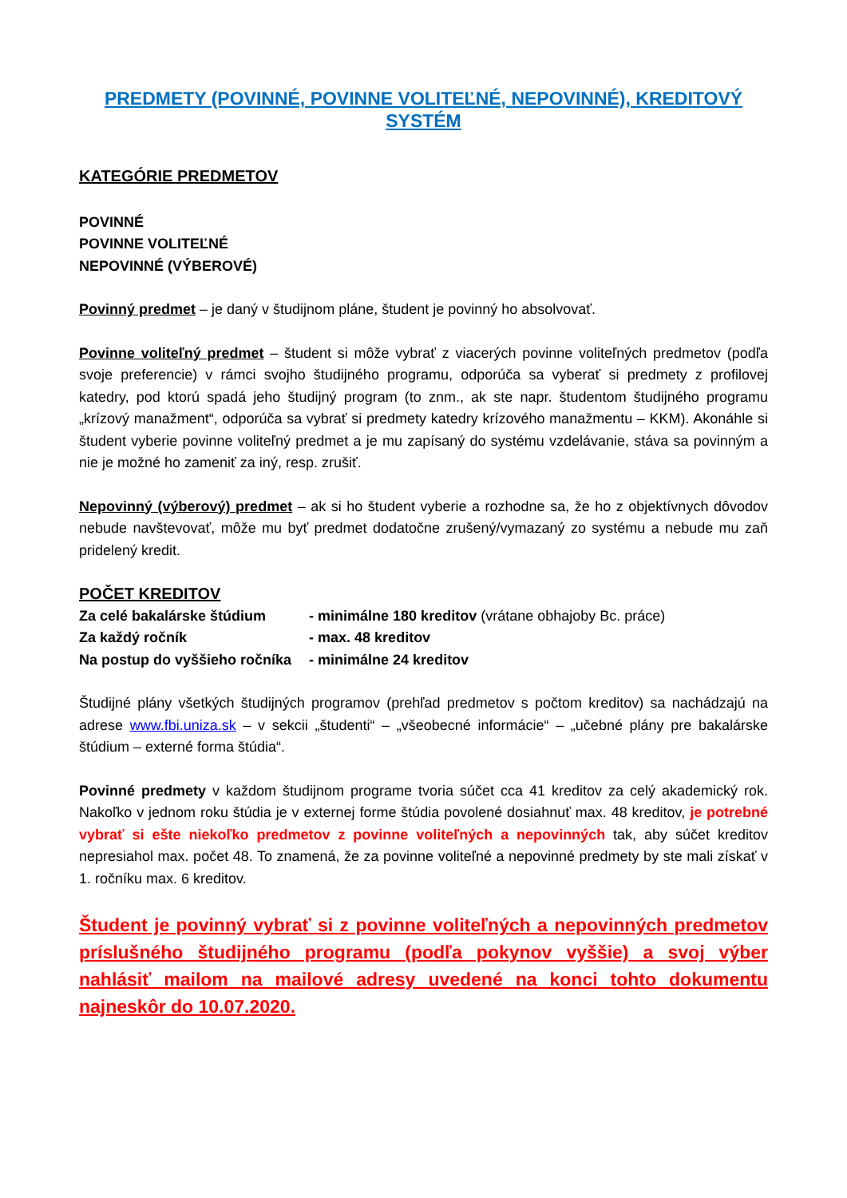PREDMETY (POVINNÉ, POVINNE VOLITEĽNÉ, NEPOVINNÉ), KREDITOVÝ SYSTÉM
KATEGÓRIE PREDMETOV
POVINNÉ
POVINNE VOLITEĽNÉ
NEPOVINNÉ (VÝBEROVÉ)
Povinný predmet – je daný v študijnom pláne, študent je povinný ho absolvovať.
Povinne voliteľný predmet – študent si môže vybrať z viacerých povinne voliteľných predmetov (podľa svoje preferencie) v rámci svojho študijného programu, odporúča sa vyberať si predmety z profilovej katedry, pod ktorú spadá jeho študijný program (to znm., ak ste napr. študentom študijného programu „krízový manažment“, odporúča sa vybrať si predmety katedry krízového manažmentu – KKM). Akonáhle si študent vyberie povinne voliteľný predmet a je mu zapísaný do systému vzdelávanie, stáva sa povinným a nie je možné ho zameniť za iný, resp. zrušiť.
Nepovinný (výberový) predmet – ak si ho študent vyberie a rozhodne sa, že ho z objektívnych dôvodov nebude navštevovať, môže mu byť predmet dodatočne zrušený/vymazaný zo systému a nebude mu zaň pridelený kredit.
POČET KREDITOV
| Za celé bakalárske štúdium | - minimálne 180 kreditov (vrátane obhajoby Bc. práce) |
| Za každý ročník | - max. 48 kreditov |
| Na postup do vyššieho ročníka | - minimálne 24 kreditov |
Študijné plány všetkých študijných programov (prehľad predmetov s počtom kreditov) sa nachádzajú na adrese www.fbi.uniza.sk – v sekcii „študenti“ – „všeobecné informácie“ – „učebné plány pre bakalárske štúdium – externé forma štúdia“.
Povinné predmety v každom študijnom programe tvoria súčet cca 41 kreditov za celý akademický rok. Nakoľko v jednom roku štúdia je v externej forme štúdia povolené dosiahnuť max. 48 kreditov, je potrebné vybrať si ešte niekoľko predmetov z povinne voliteľných a nepovinných tak, aby súčet kreditov nepresiahol max. počet 48. To znamená, že za povinne voliteľné a nepovinné predmety by ste mali získať v 1. ročníku max. 6 kreditov.
Študent je povinný vybrať si z povinne voliteľných a nepovinných predmetov príslušného študijného programu (podľa pokynov vyššie) a svoj výber nahlásiť mailom na mailové adresy uvedené na konci tohto dokumentu najneskôr do 10.07.2020.